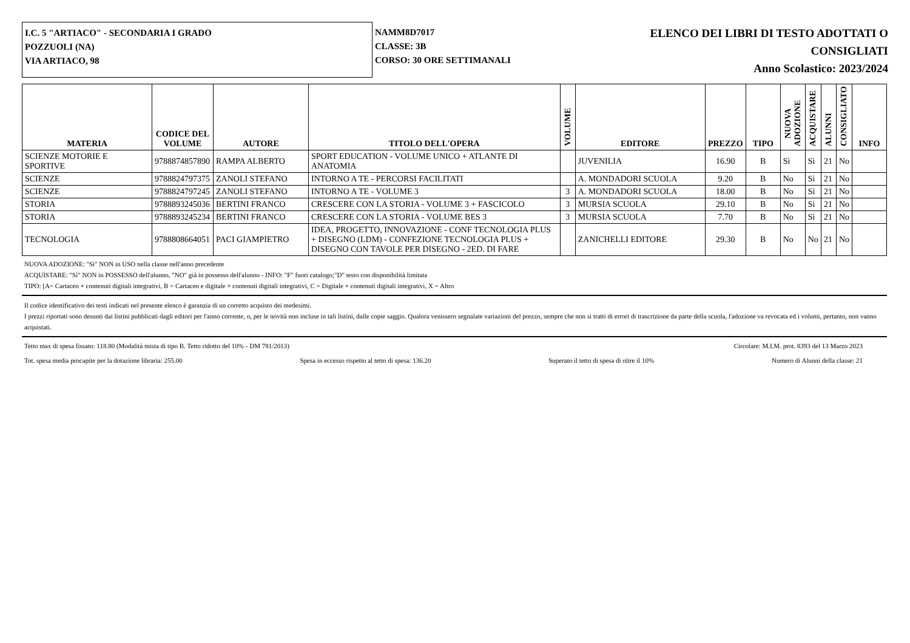I.C. 5 "ARTIACO" - SECONDARIA I GRADO
POZZUOLI (NA)
VIA ARTIACO, 98
NAMM8D7017
CLASSE: 3B
CORSO: 30 ORE SETTIMANALI
ELENCO DEI LIBRI DI TESTO ADOTTATI O
CONSIGLIATI
Anno Scolastico: 2023/2024
| MATERIA | CODICE DEL VOLUME | AUTORE | TITOLO DELL'OPERA | VOLUME | EDITORE | PREZZO | TIPO | NUOVA ADOZIONE | ACQUISTARE | ALUNNI | CONSIGLIATO | INFO |
| --- | --- | --- | --- | --- | --- | --- | --- | --- | --- | --- | --- | --- |
| SCIENZE MOTORIE E SPORTIVE | 9788874857890 | RAMPA ALBERTO | SPORT EDUCATION - VOLUME UNICO + ATLANTE DI ANATOMIA | | JUVENILIA | 16.90 | B | Sì | Sì | 21 | No | |
| SCIENZE | 9788824797375 | ZANOLI STEFANO | INTORNO A TE - PERCORSI FACILITATI | | A. MONDADORI SCUOLA | 9.20 | B | No | Sì | 21 | No | |
| SCIENZE | 9788824797245 | ZANOLI STEFANO | INTORNO A TE - VOLUME 3 | 3 | A. MONDADORI SCUOLA | 18.00 | B | No | Sì | 21 | No | |
| STORIA | 9788893245036 | BERTINI FRANCO | CRESCERE CON LA STORIA - VOLUME 3 + FASCICOLO | 3 | MURSIA SCUOLA | 29.10 | B | No | Sì | 21 | No | |
| STORIA | 9788893245234 | BERTINI FRANCO | CRESCERE CON LA STORIA - VOLUME BES 3 | 3 | MURSIA SCUOLA | 7.70 | B | No | Sì | 21 | No | |
| TECNOLOGIA | 9788808664051 | PACI GIAMPIETRO | IDEA, PROGETTO, INNOVAZIONE - CONF TECNOLOGIA PLUS + DISEGNO (LDM) - CONFEZIONE TECNOLOGIA PLUS + DISEGNO CON TAVOLE PER DISEGNO - 2ED. DI FARE | | ZANICHELLI EDITORE | 29.30 | B | No | No | 21 | No | |
NUOVA ADOZIONE: "Sì" NON in USO nella classe nell'anno precedente
ACQUISTARE: "Sì" NON in POSSESSO dell'alunno, "NO" già in possesso dell'alunno - INFO: "F" fuori catalogo;"D" testo con disponibilità limitata
TIPO: [A= Cartaceo + contenuti digitali integrativi, B = Cartaceo e digitale + contenuti digitali integrativi, C = Digitale + contenuti digitali integrativi, X = Altro
Il codice identificativo dei testi indicati nel presente elenco è garanzia di un corretto acquisto dei medesimi.
I prezzi riportati sono desunti dai listini pubblicati dagli editori per l'anno corrente, o, per le novità non incluse in tali listini, dalle copie saggio. Qualora venissero segnalate variazioni del prezzo, sempre che non si tratti di errori di trascrizione da parte della scuola, l'adozione va revocata ed i volumi, pertanto, non vanno acquistati.
Tetto max di spesa fissato: 118.80 (Modalità mista di tipo B. Tetto ridotto del 10% - DM 781/2013) Circolare: M.I.M. prot. 8393 del 13 Marzo 2023
Tot. spesa media procapite per la dotazione libraria: 255.00 Spesa in eccesso rispetto al tetto di spesa: 136.20 Superato il tetto di spesa di oltre il 10% Numero di Alunni della classe: 21